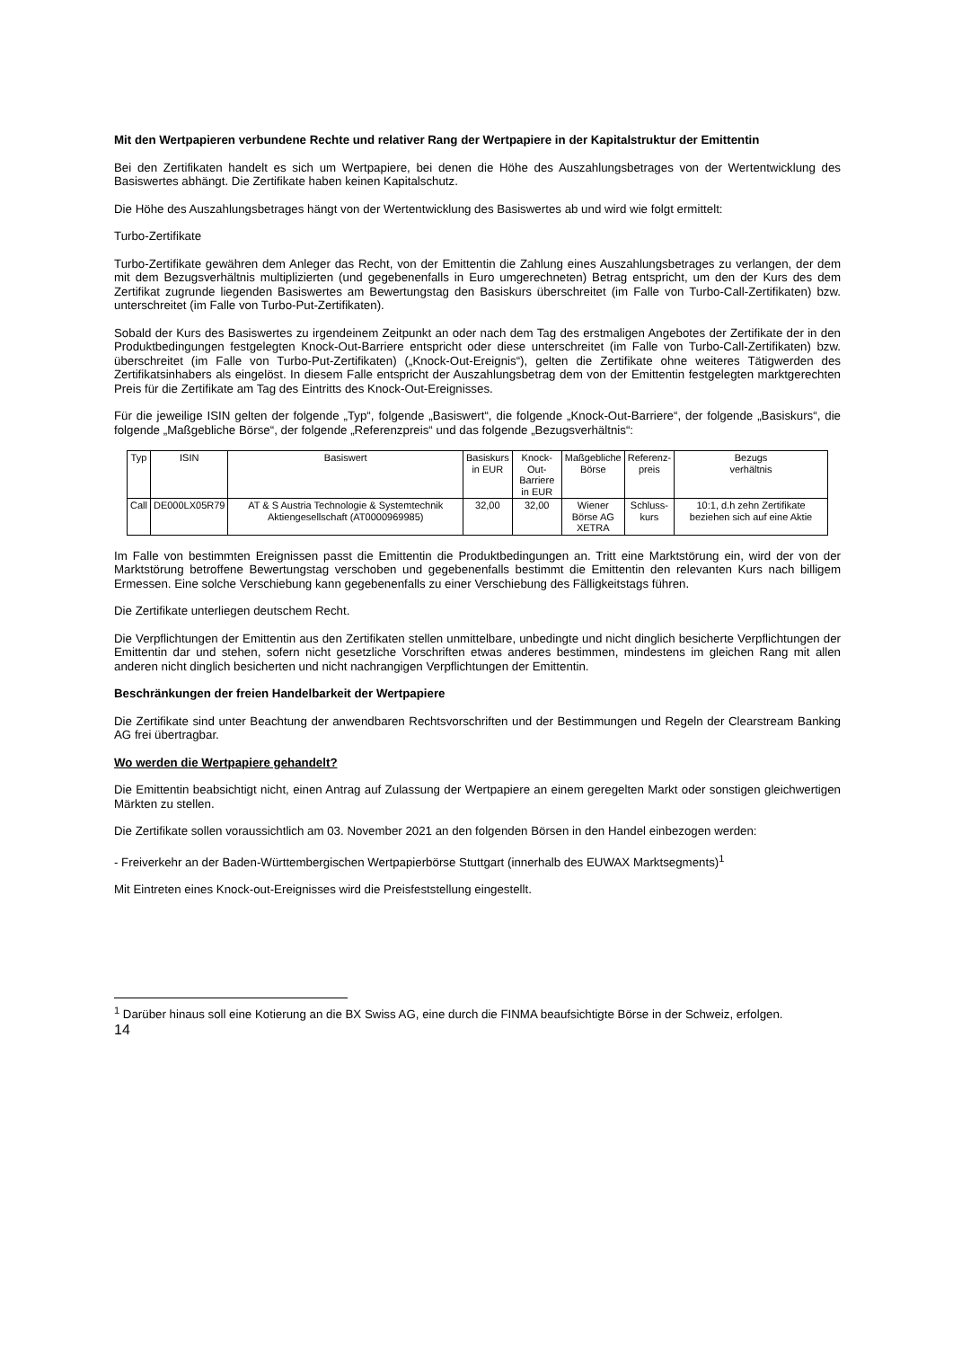Mit den Wertpapieren verbundene Rechte und relativer Rang der Wertpapiere in der Kapitalstruktur der Emittentin
Bei den Zertifikaten handelt es sich um Wertpapiere, bei denen die Höhe des Auszahlungsbetrages von der Wertentwicklung des Basiswertes abhängt. Die Zertifikate haben keinen Kapitalschutz.
Die Höhe des Auszahlungsbetrages hängt von der Wertentwicklung des Basiswertes ab und wird wie folgt ermittelt:
Turbo-Zertifikate
Turbo-Zertifikate gewähren dem Anleger das Recht, von der Emittentin die Zahlung eines Auszahlungsbetrages zu verlangen, der dem mit dem Bezugsverhältnis multiplizierten (und gegebenenfalls in Euro umgerechneten) Betrag entspricht, um den der Kurs des dem Zertifikat zugrunde liegenden Basiswertes am Bewertungstag den Basiskurs überschreitet (im Falle von Turbo-Call-Zertifikaten) bzw. unterschreitet (im Falle von Turbo-Put-Zertifikaten).
Sobald der Kurs des Basiswertes zu irgendeinem Zeitpunkt an oder nach dem Tag des erstmaligen Angebotes der Zertifikate der in den Produktbedingungen festgelegten Knock-Out-Barriere entspricht oder diese unterschreitet (im Falle von Turbo-Call-Zertifikaten) bzw. überschreitet (im Falle von Turbo-Put-Zertifikaten) („Knock-Out-Ereignis“), gelten die Zertifikate ohne weiteres Tätigwerden des Zertifikatsinhabers als eingelöst. In diesem Falle entspricht der Auszahlungsbetrag dem von der Emittentin festgelegten marktgerechten Preis für die Zertifikate am Tag des Eintritts des Knock-Out-Ereignisses.
Für die jeweilige ISIN gelten der folgende „Typ“, folgende „Basiswert“, die folgende „Knock-Out-Barriere“, der folgende „Basiskurs“, die folgende „Maßgebliche Börse“, der folgende „Referenzpreis“ und das folgende „Bezugsverhältnis“:
| Typ | ISIN | Basiswert | Basiskurs in EUR | Knock-Out- Barriere in EUR | Maßgebliche Börse | Referenz- preis | Bezugs verhältnis |
| Call | DE000LX05R79 | AT & S Austria Technologie & Systemtechnik Aktiengesellschaft (AT0000969985) | 32,00 | 32,00 | Wiener Börse AG XETRA | Schluss- kurs | 10:1, d.h zehn Zertifikate beziehen sich auf eine Aktie |
Im Falle von bestimmten Ereignissen passt die Emittentin die Produktbedingungen an. Tritt eine Marktstörung ein, wird der von der Marktstörung betroffene Bewertungstag verschoben und gegebenenfalls bestimmt die Emittentin den relevanten Kurs nach billigem Ermessen. Eine solche Verschiebung kann gegebenenfalls zu einer Verschiebung des Fälligkeitstags führen.
Die Zertifikate unterliegen deutschem Recht.
Die Verpflichtungen der Emittentin aus den Zertifikaten stellen unmittelbare, unbedingte und nicht dinglich besicherte Verpflichtungen der Emittentin dar und stehen, sofern nicht gesetzliche Vorschriften etwas anderes bestimmen, mindestens im gleichen Rang mit allen anderen nicht dinglich besicherten und nicht nachrangigen Verpflichtungen der Emittentin.
Beschränkungen der freien Handelbarkeit der Wertpapiere
Die Zertifikate sind unter Beachtung der anwendbaren Rechtsvorschriften und der Bestimmungen und Regeln der Clearstream Banking AG frei übertragbar.
Wo werden die Wertpapiere gehandelt?
Die Emittentin beabsichtigt nicht, einen Antrag auf Zulassung der Wertpapiere an einem geregelten Markt oder sonstigen gleichwertigen Märkten zu stellen.
Die Zertifikate sollen voraussichtlich am 03. November 2021 an den folgenden Börsen in den Handel einbezogen werden:
- Freiverkehr an der Baden-Württembergischen Wertpapierbörse Stuttgart (innerhalb des EUWAX Marktsegments)<sup>1</sup>
Mit Eintreten eines Knock-out-Ereignisses wird die Preisfeststellung eingestellt.
<sup>1</sup> Darüber hinaus soll eine Kotierung an die BX Swiss AG, eine durch die FINMA beaufsichtigte Börse in der Schweiz, erfolgen.
14